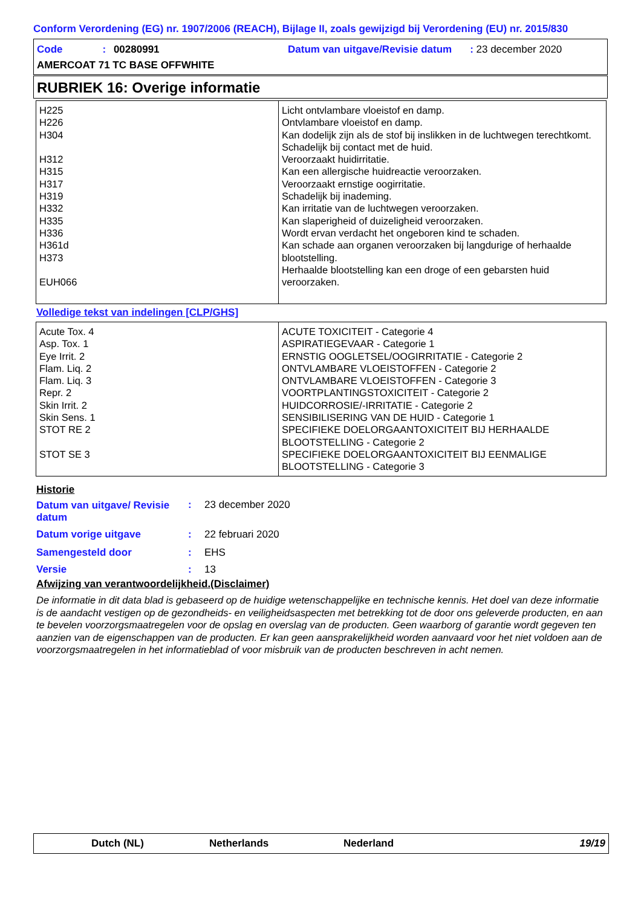Conform Verordening (EG) nr. 1907/2006 (REACH), Bijlage II, zoals gewijzigd bij Verordening (EU) nr. 2015/830
Code: 00280991
Datum van uitgave/Revisie datum: 23 december 2020
AMERCOAT 71 TC BASE OFFWHITE
RUBRIEK 16: Overige informatie
| H225 H226 H304 H312 H315 H317 H319 H332 H335 H336 H361d H373 EUH066 | Licht ontvlambare vloeistof en damp. Ontvlambare vloeistof en damp. Kan dodelijk zijn als de stof bij inslikken in de luchtwegen terechtkomt. Schadelijk bij contact met de huid. Veroorzaakt huidirritatie. Kan een allergische huidreactie veroorzaken. Veroorzaakt ernstige oogirritatie. Schadelijk bij inademing. Kan irritatie van de luchtwegen veroorzaken. Kan slaperigheid of duizeligheid veroorzaken. Wordt ervan verdacht het ongeboren kind te schaden. Kan schade aan organen veroorzaken bij langdurige of herhaalde blootstelling. Herhaalde blootstelling kan een droge of een gebarsten huid veroorzaken. |
Volledige tekst van indelingen [CLP/GHS]
| Acute Tox. 4 Asp. Tox. 1 Eye Irrit. 2 Flam. Liq. 2 Flam. Liq. 3 Repr. 2 Skin Irrit. 2 Skin Sens. 1 STOT RE 2 STOT SE 3 | ACUTE TOXICITEIT - Categorie 4 ASPIRATIEGEVAAR - Categorie 1 ERNSTIG OOGLETSEL/OOGIRRITATIE - Categorie 2 ONTVLAMBARE VLOEISTOFFEN - Categorie 2 ONTVLAMBARE VLOEISTOFFEN - Categorie 3 VOORTPLANTINGSTOXICITEIT - Categorie 2 HUIDCORROSIE/-IRRITATIE - Categorie 2 SENSIBILISERING VAN DE HUID - Categorie 1 SPECIFIEKE DOELORGAANTOXICITEIT BIJ HERHAALDE BLOOTSTELLING - Categorie 2 SPECIFIEKE DOELORGAANTOXICITEIT BIJ EENMALIGE BLOOTSTELLING - Categorie 3 |
Historie
| Datum van uitgave/ Revisie datum | : | 23 december 2020 |
| Datum vorige uitgave | : | 22 februari 2020 |
| Samengesteld door | : | EHS |
| Versie | : | 13 |
Afwijzing van verantwoordelijkheid.(Disclaimer)
De informatie in dit data blad is gebaseerd op de huidige wetenschappelijke en technische kennis. Het doel van deze informatie is de aandacht vestigen op de gezondheids- en veiligheidsaspecten met betrekking tot de door ons geleverde producten, en aan te bevelen voorzorgsmaatregelen voor de opslag en overslag van de producten. Geen waarborg of garantie wordt gegeven ten aanzien van de eigenschappen van de producten. Er kan geen aansprakelijkheid worden aanvaard voor het niet voldoen aan de voorzorgsmaatregelen in het informatieblad of voor misbruik van de producten beschreven in acht nemen.
Dutch (NL) Netherlands Nederland 19/19